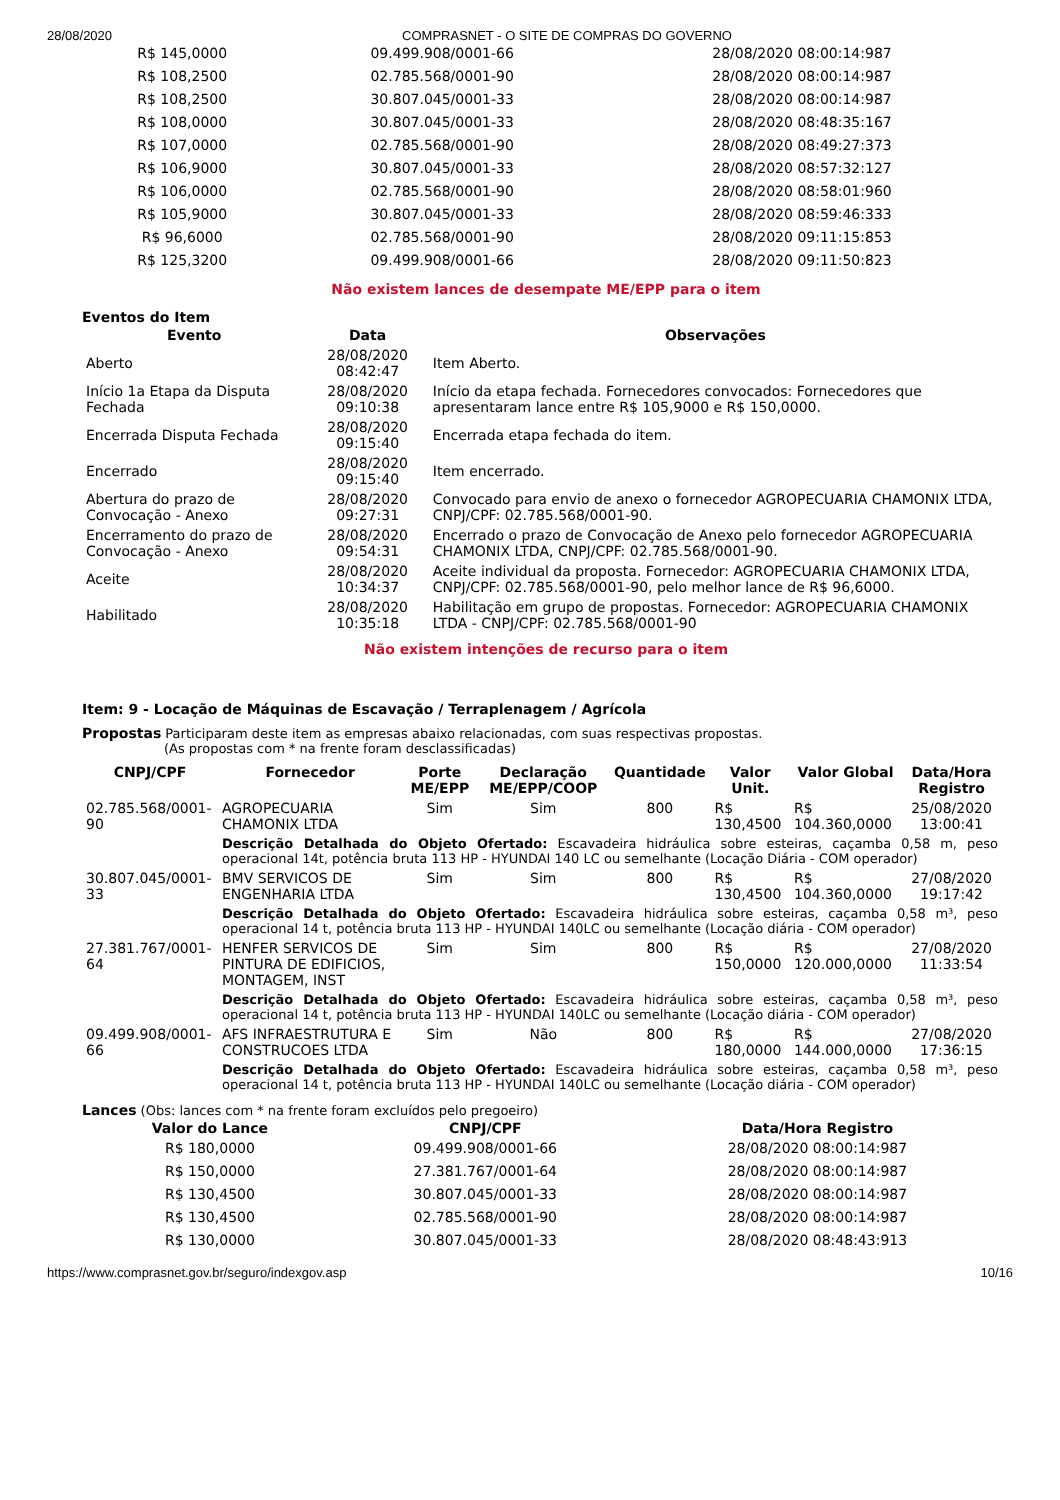28/08/2020 COMPRASNET - O SITE DE COMPRAS DO GOVERNO
| R$ 145,0000 | 09.499.908/0001-66 | 28/08/2020 08:00:14:987 |
| R$ 108,2500 | 02.785.568/0001-90 | 28/08/2020 08:00:14:987 |
| R$ 108,2500 | 30.807.045/0001-33 | 28/08/2020 08:00:14:987 |
| R$ 108,0000 | 30.807.045/0001-33 | 28/08/2020 08:48:35:167 |
| R$ 107,0000 | 02.785.568/0001-90 | 28/08/2020 08:49:27:373 |
| R$ 106,9000 | 30.807.045/0001-33 | 28/08/2020 08:57:32:127 |
| R$ 106,0000 | 02.785.568/0001-90 | 28/08/2020 08:58:01:960 |
| R$ 105,9000 | 30.807.045/0001-33 | 28/08/2020 08:59:46:333 |
| R$ 96,6000 | 02.785.568/0001-90 | 28/08/2020 09:11:15:853 |
| R$ 125,3200 | 09.499.908/0001-66 | 28/08/2020 09:11:50:823 |
Não existem lances de desempate ME/EPP para o item
Eventos do Item
| Evento | Data | Observações |
| --- | --- | --- |
| Aberto | 28/08/2020 08:42:47 | Item Aberto. |
| Início 1a Etapa da Disputa Fechada | 28/08/2020 09:10:38 | Início da etapa fechada. Fornecedores convocados: Fornecedores que apresentaram lance entre R$ 105,9000 e R$ 150,0000. |
| Encerrada Disputa Fechada | 28/08/2020 09:15:40 | Encerrada etapa fechada do item. |
| Encerrado | 28/08/2020 09:15:40 | Item encerrado. |
| Abertura do prazo de Convocação - Anexo | 28/08/2020 09:27:31 | Convocado para envio de anexo o fornecedor AGROPECUARIA CHAMONIX LTDA, CNPJ/CPF: 02.785.568/0001-90. |
| Encerramento do prazo de Convocação - Anexo | 28/08/2020 09:54:31 | Encerrado o prazo de Convocação de Anexo pelo fornecedor AGROPECUARIA CHAMONIX LTDA, CNPJ/CPF: 02.785.568/0001-90. |
| Aceite | 28/08/2020 10:34:37 | Aceite individual da proposta. Fornecedor: AGROPECUARIA CHAMONIX LTDA, CNPJ/CPF: 02.785.568/0001-90, pelo melhor lance de R$ 96,6000. |
| Habilitado | 28/08/2020 10:35:18 | Habilitação em grupo de propostas. Fornecedor: AGROPECUARIA CHAMONIX LTDA - CNPJ/CPF: 02.785.568/0001-90 |
Não existem intenções de recurso para o item
Item: 9 - Locação de Máquinas de Escavação / Terraplenagem / Agrícola
Propostas Participaram deste item as empresas abaixo relacionadas, com suas respectivas propostas.
(As propostas com * na frente foram desclassificadas)
| CNPJ/CPF | Fornecedor | Porte ME/EPP | Declaração ME/EPP/COOP | Quantidade | Valor Unit. | Valor Global | Data/Hora Registro |
| --- | --- | --- | --- | --- | --- | --- | --- |
| 02.785.568/0001-90 | AGROPECUARIA CHAMONIX LTDA | Sim | Sim | 800 | R$ 130,4500 | R$ 104.360,0000 | 25/08/2020 13:00:41 |
| | Descrição Detalhada do Objeto Ofertado: Escavadeira hidráulica sobre esteiras, caçamba 0,58 m, peso operacional 14t, potência bruta 113 HP - HYUNDAI 140 LC ou semelhante (Locação Diária - COM operador) | | | | | | |
| 30.807.045/0001-33 | BMV SERVICOS DE ENGENHARIA LTDA | Sim | Sim | 800 | R$ 130,4500 | R$ 104.360,0000 | 27/08/2020 19:17:42 |
| | Descrição Detalhada do Objeto Ofertado: Escavadeira hidráulica sobre esteiras, caçamba 0,58 m³, peso operacional 14 t, potência bruta 113 HP - HYUNDAI 140LC ou semelhante (Locação diária - COM operador) | | | | | | |
| 27.381.767/0001-64 | HENFER SERVICOS DE PINTURA DE EDIFICIOS, MONTAGEM, INST | Sim | Sim | 800 | R$ 150,0000 | R$ 120.000,0000 | 27/08/2020 11:33:54 |
| | Descrição Detalhada do Objeto Ofertado: Escavadeira hidráulica sobre esteiras, caçamba 0,58 m³, peso operacional 14 t, potência bruta 113 HP - HYUNDAI 140LC ou semelhante (Locação diária - COM operador) | | | | | | |
| 09.499.908/0001-66 | AFS INFRAESTRUTURA E CONSTRUCOES LTDA | Sim | Não | 800 | R$ 180,0000 | R$ 144.000,0000 | 27/08/2020 17:36:15 |
| | Descrição Detalhada do Objeto Ofertado: Escavadeira hidráulica sobre esteiras, caçamba 0,58 m³, peso operacional 14 t, potência bruta 113 HP - HYUNDAI 140LC ou semelhante (Locação diária - COM operador) | | | | | | |
Lances (Obs: lances com * na frente foram excluídos pelo pregoeiro)
| Valor do Lance | CNPJ/CPF | Data/Hora Registro |
| --- | --- | --- |
| R$ 180,0000 | 09.499.908/0001-66 | 28/08/2020 08:00:14:987 |
| R$ 150,0000 | 27.381.767/0001-64 | 28/08/2020 08:00:14:987 |
| R$ 130,4500 | 30.807.045/0001-33 | 28/08/2020 08:00:14:987 |
| R$ 130,4500 | 02.785.568/0001-90 | 28/08/2020 08:00:14:987 |
| R$ 130,0000 | 30.807.045/0001-33 | 28/08/2020 08:48:43:913 |
https://www.comprasnet.gov.br/seguro/indexgov.asp 10/16